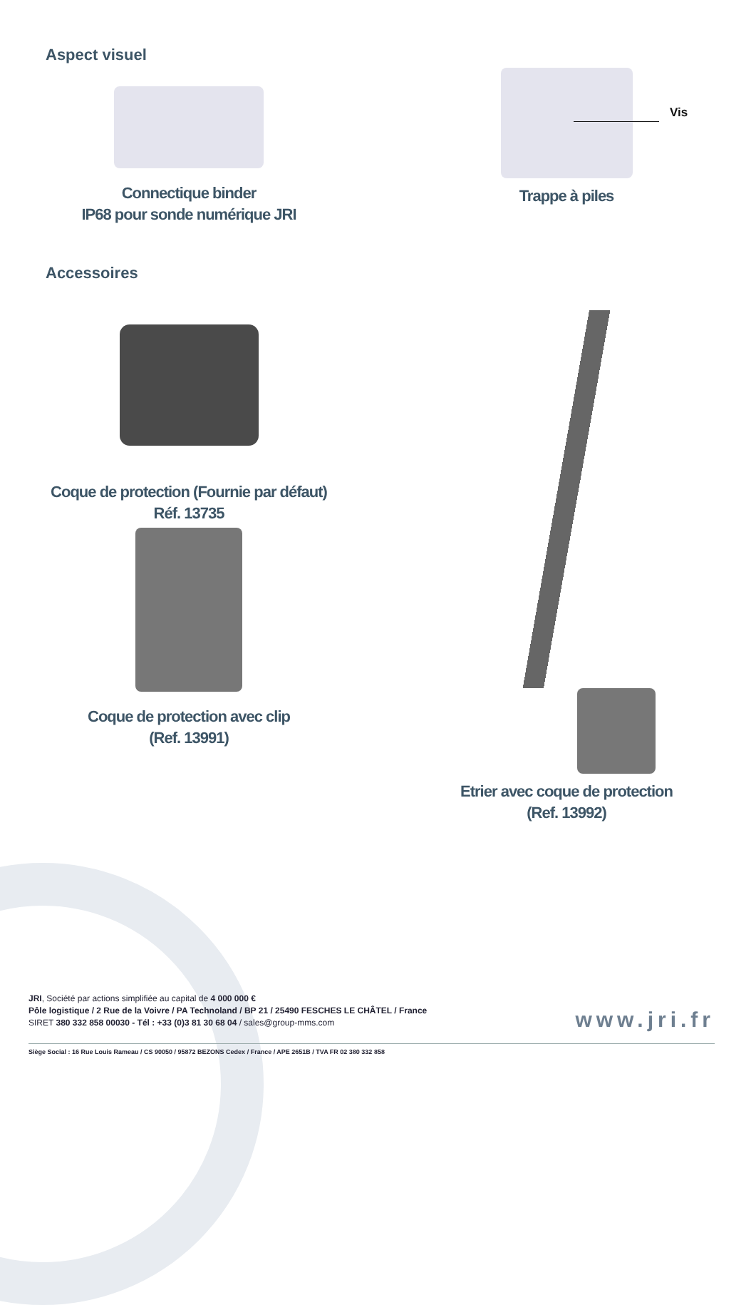Aspect visuel
Connectique binder
IP68 pour sonde numérique JRI
Trappe à piles
Vis
Accessoires
Coque de protection (Fournie par défaut)
Réf. 13735
Coque de protection avec clip
(Ref. 13991)
Etrier avec coque de protection
(Ref. 13992)
JRI, Société par actions simplifiée au capital de 4 000 000 €
Pôle logistique / 2 Rue de la Voivre / PA Technoland / BP 21 / 25490 FESCHES LE CHÂTEL / France
SIRET 380 332 858 00030 - Tél : +33 (0)3 81 30 68 04 / sales@group-mms.com
www.jri.fr
Siège Social : 16 Rue Louis Rameau / CS 90050 / 95872 BEZONS Cedex / France / APE 2651B / TVA FR 02 380 332 858